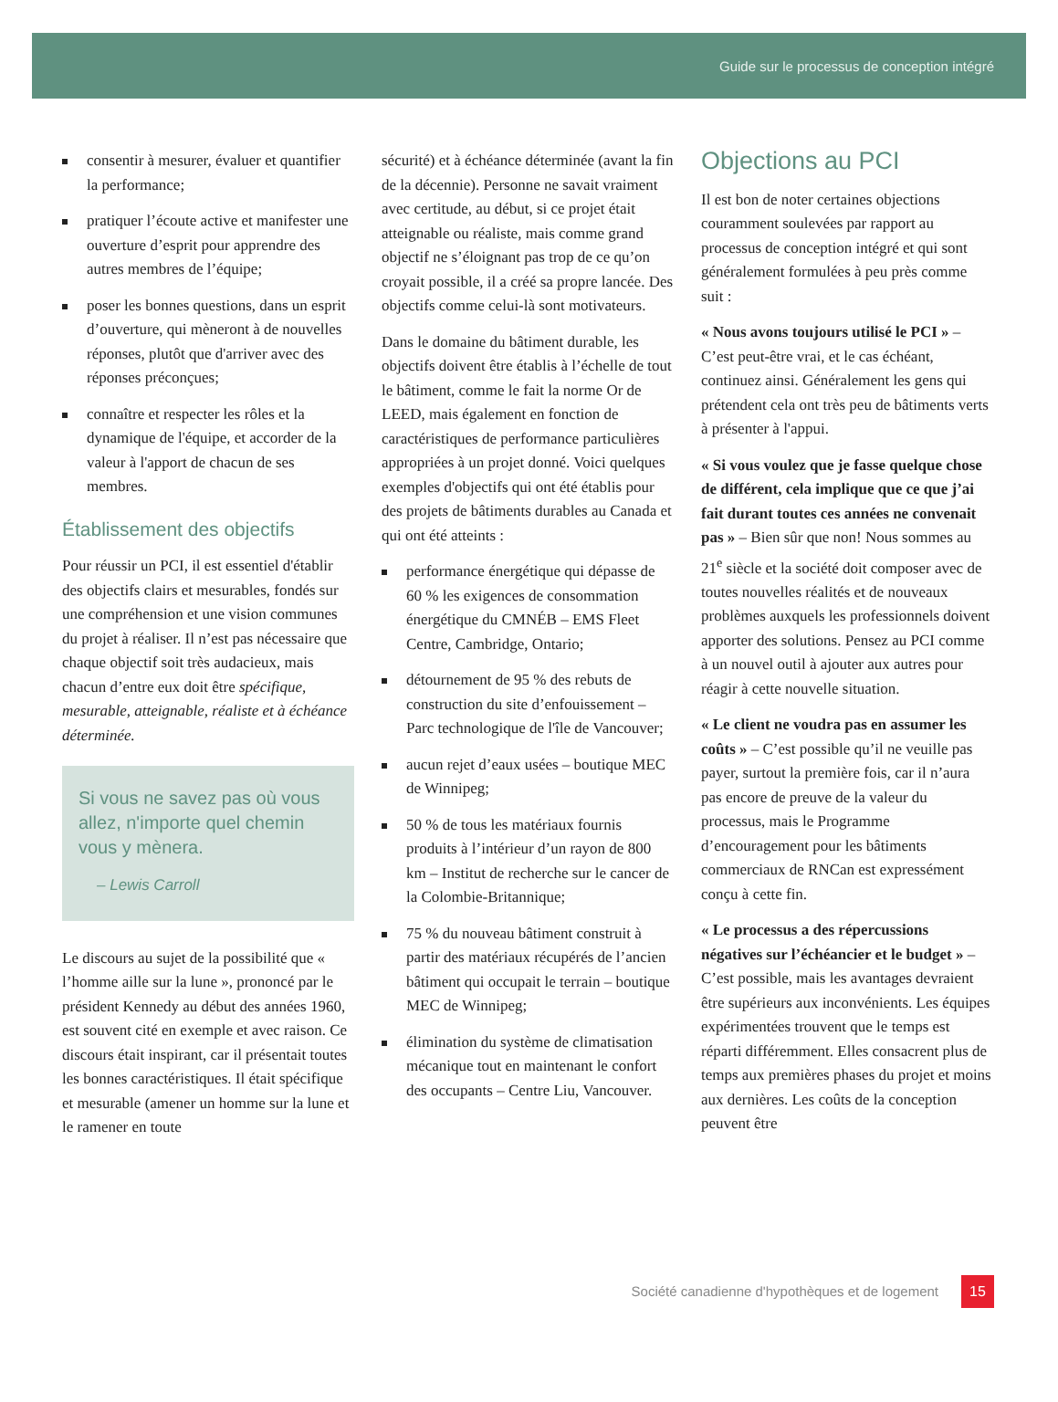Guide sur le processus de conception intégré
consentir à mesurer, évaluer et quantifier la performance;
pratiquer l’écoute active et manifester une ouverture d’esprit pour apprendre des autres membres de l’équipe;
poser les bonnes questions, dans un esprit d’ouverture, qui mèneront à de nouvelles réponses, plutôt que d'arriver avec des réponses préconçues;
connaître et respecter les rôles et la dynamique de l'équipe, et accorder de la valeur à l'apport de chacun de ses membres.
Établissement des objectifs
Pour réussir un PCI, il est essentiel d'établir des objectifs clairs et mesurables, fondés sur une compréhension et une vision communes du projet à réaliser. Il n’est pas nécessaire que chaque objectif soit très audacieux, mais chacun d’entre eux doit être spécifique, mesurable, atteignable, réaliste et à échéance déterminée.
Si vous ne savez pas où vous allez, n'importe quel chemin vous y mènera.
– Lewis Carroll
Le discours au sujet de la possibilité que « l’homme aille sur la lune », prononcé par le président Kennedy au début des années 1960, est souvent cité en exemple et avec raison. Ce discours était inspirant, car il présentait toutes les bonnes caractéristiques. Il était spécifique et mesurable (amener un homme sur la lune et le ramener en toute
sécurité) et à échéance déterminée (avant la fin de la décennie). Personne ne savait vraiment avec certitude, au début, si ce projet était atteignable ou réaliste, mais comme grand objectif ne s’éloignant pas trop de ce qu’on croyait possible, il a créé sa propre lancée. Des objectifs comme celui-là sont motivateurs.
Dans le domaine du bâtiment durable, les objectifs doivent être établis à l’échelle de tout le bâtiment, comme le fait la norme Or de LEED, mais également en fonction de caractéristiques de performance particulières appropriées à un projet donné. Voici quelques exemples d'objectifs qui ont été établis pour des projets de bâtiments durables au Canada et qui ont été atteints :
performance énergétique qui dépasse de 60 % les exigences de consommation énergétique du CMNÉB – EMS Fleet Centre, Cambridge, Ontario;
détournement de 95 % des rebuts de construction du site d’enfouissement – Parc technologique de l'île de Vancouver;
aucun rejet d’eaux usées – boutique MEC de Winnipeg;
50 % de tous les matériaux fournis produits à l’intérieur d’un rayon de 800 km – Institut de recherche sur le cancer de la Colombie-Britannique;
75 % du nouveau bâtiment construit à partir des matériaux récupérés de l’ancien bâtiment qui occupait le terrain – boutique MEC de Winnipeg;
élimination du système de climatisation mécanique tout en maintenant le confort des occupants – Centre Liu, Vancouver.
Objections au PCI
Il est bon de noter certaines objections couramment soulevées par rapport au processus de conception intégré et qui sont généralement formulées à peu près comme suit :
« Nous avons toujours utilisé le PCI » – C’est peut-être vrai, et le cas échéant, continuez ainsi. Généralement les gens qui prétendent cela ont très peu de bâtiments verts à présenter à l'appui.
« Si vous voulez que je fasse quelque chose de différent, cela implique que ce que j’ai fait durant toutes ces années ne convenait pas » – Bien sûr que non! Nous sommes au 21<sup>e</sup> siècle et la société doit composer avec de toutes nouvelles réalités et de nouveaux problèmes auxquels les professionnels doivent apporter des solutions. Pensez au PCI comme à un nouvel outil à ajouter aux autres pour réagir à cette nouvelle situation.
« Le client ne voudra pas en assumer les coûts » – C’est possible qu’il ne veuille pas payer, surtout la première fois, car il n’aura pas encore de preuve de la valeur du processus, mais le Programme d’encouragement pour les bâtiments commerciaux de RNCan est expressément conçu à cette fin.
« Le processus a des répercussions négatives sur l’échéancier et le budget » – C’est possible, mais les avantages devraient être supérieurs aux inconvénients. Les équipes expérimentées trouvent que le temps est réparti différemment. Elles consacrent plus de temps aux premières phases du projet et moins aux dernières. Les coûts de la conception peuvent être
Société canadienne d'hypothèques et de logement 15